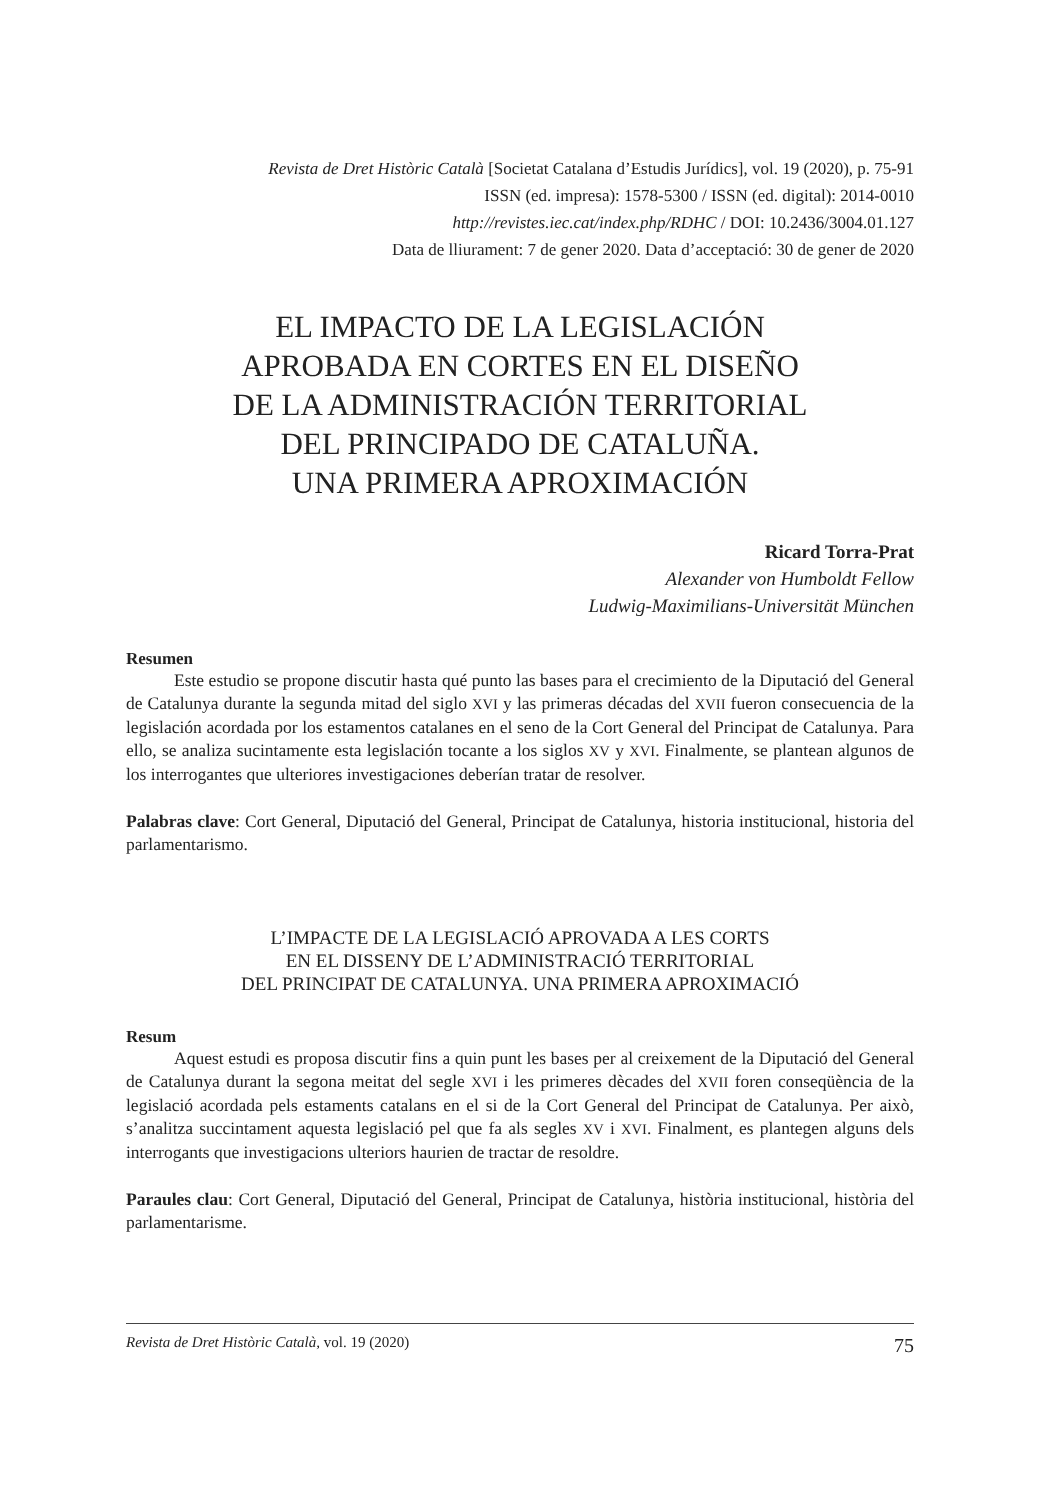Revista de Dret Històric Català [Societat Catalana d’Estudis Jurídics], vol. 19 (2020), p. 75-91
ISSN (ed. impresa): 1578-5300 / ISSN (ed. digital): 2014-0010
http://revistes.iec.cat/index.php/RDHC / DOI: 10.2436/3004.01.127
Data de lliurament: 7 de gener 2020. Data d’acceptació: 30 de gener de 2020
EL IMPACTO DE LA LEGISLACIÓN
APROBADA EN CORTES EN EL DISEÑO
DE LA ADMINISTRACIÓN TERRITORIAL
DEL PRINCIPADO DE CATALUÑA.
UNA PRIMERA APROXIMACIÓN
Ricard Torra-Prat
Alexander von Humboldt Fellow
Ludwig-Maximilians-Universität München
Resumen
Este estudio se propone discutir hasta qué punto las bases para el crecimiento de la Diputació del General de Catalunya durante la segunda mitad del siglo XVI y las primeras décadas del XVII fueron consecuencia de la legislación acordada por los estamentos catalanes en el seno de la Cort General del Principat de Catalunya. Para ello, se analiza sucintamente esta legislación tocante a los siglos XV y XVI. Finalmente, se plantean algunos de los interrogantes que ulteriores investigaciones deberían tratar de resolver.
Palabras clave: Cort General, Diputació del General, Principat de Catalunya, historia institucional, historia del parlamentarismo.
L’IMPACTE DE LA LEGISLACIÓ APROVADA A LES CORTS
EN EL DISSENY DE L’ADMINISTRACIÓ TERRITORIAL
DEL PRINCIPAT DE CATALUNYA. UNA PRIMERA APROXIMACIÓ
Resum
Aquest estudi es proposa discutir fins a quin punt les bases per al creixement de la Diputació del General de Catalunya durant la segona meitat del segle XVI i les primeres dècades del XVII foren conseqüència de la legislació acordada pels estaments catalans en el si de la Cort General del Principat de Catalunya. Per això, s’analitza succintament aquesta legislació pel que fa als segles XV i XVI. Finalment, es plantegen alguns dels interrogants que investigacions ulteriors haurien de tractar de resoldre.
Paraules clau: Cort General, Diputació del General, Principat de Catalunya, història institucional, història del parlamentarisme.
Revista de Dret Històric Català, vol. 19 (2020) 75